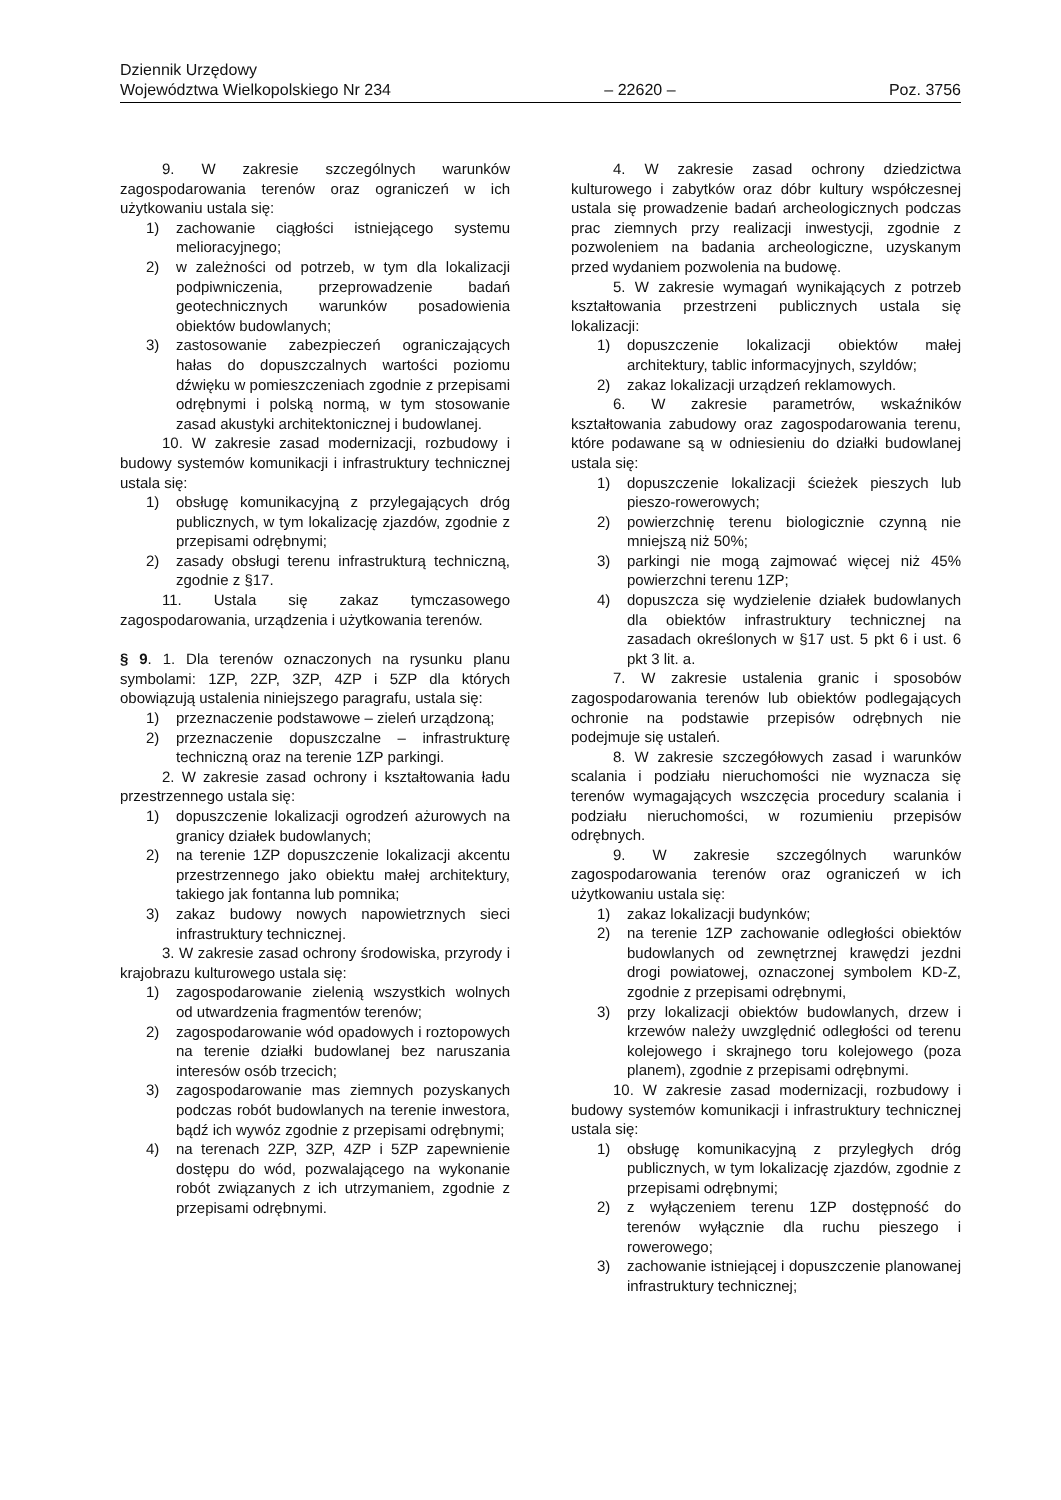Dziennik Urzędowy
Województwa Wielkopolskiego Nr 234 – 22620 – Poz. 3756
9. W zakresie szczególnych warunków zagospodarowania terenów oraz ograniczeń w ich użytkowaniu ustala się:
1) zachowanie ciągłości istniejącego systemu melioracyjnego;
2) w zależności od potrzeb, w tym dla lokalizacji podpiwniczenia, przeprowadzenie badań geotechnicznych warunków posadowienia obiektów budowlanych;
3) zastosowanie zabezpieczeń ograniczających hałas do dopuszczalnych wartości poziomu dźwięku w pomieszczeniach zgodnie z przepisami odrębnymi i polską normą, w tym stosowanie zasad akustyki architektonicznej i budowlanej.
10. W zakresie zasad modernizacji, rozbudowy i budowy systemów komunikacji i infrastruktury technicznej ustala się:
1) obsługę komunikacyjną z przylegających dróg publicznych, w tym lokalizację zjazdów, zgodnie z przepisami odrębnymi;
2) zasady obsługi terenu infrastrukturą techniczną, zgodnie z §17.
11. Ustala się zakaz tymczasowego zagospodarowania, urządzenia i użytkowania terenów.
§ 9. 1. Dla terenów oznaczonych na rysunku planu symbolami: 1ZP, 2ZP, 3ZP, 4ZP i 5ZP dla których obowiązują ustalenia niniejszego paragrafu, ustala się:
1) przeznaczenie podstawowe – zieleń urządzoną;
2) przeznaczenie dopuszczalne – infrastrukturę techniczną oraz na terenie 1ZP parkingi.
2. W zakresie zasad ochrony i kształtowania ładu przestrzennego ustala się:
1) dopuszczenie lokalizacji ogrodzeń ażurowych na granicy działek budowlanych;
2) na terenie 1ZP dopuszczenie lokalizacji akcentu przestrzennego jako obiektu małej architektury, takiego jak fontanna lub pomnika;
3) zakaz budowy nowych napowietrznych sieci infrastruktury technicznej.
3. W zakresie zasad ochrony środowiska, przyrody i krajobrazu kulturowego ustala się:
1) zagospodarowanie zielenią wszystkich wolnych od utwardzenia fragmentów terenów;
2) zagospodarowanie wód opadowych i roztopowych na terenie działki budowlanej bez naruszania interesów osób trzecich;
3) zagospodarowanie mas ziemnych pozyskanych podczas robót budowlanych na terenie inwestora, bądź ich wywóz zgodnie z przepisami odrębnymi;
4) na terenach 2ZP, 3ZP, 4ZP i 5ZP zapewnienie dostępu do wód, pozwalającego na wykonanie robót związanych z ich utrzymaniem, zgodnie z przepisami odrębnymi.
4. W zakresie zasad ochrony dziedzictwa kulturowego i zabytków oraz dóbr kultury współczesnej ustala się prowadzenie badań archeologicznych podczas prac ziemnych przy realizacji inwestycji, zgodnie z pozwoleniem na badania archeologiczne, uzyskanym przed wydaniem pozwolenia na budowę.
5. W zakresie wymagań wynikających z potrzeb kształtowania przestrzeni publicznych ustala się lokalizacji:
1) dopuszczenie lokalizacji obiektów małej architektury, tablic informacyjnych, szyldów;
2) zakaz lokalizacji urządzeń reklamowych.
6. W zakresie parametrów, wskaźników kształtowania zabudowy oraz zagospodarowania terenu, które podawane są w odniesieniu do działki budowlanej ustala się:
1) dopuszczenie lokalizacji ścieżek pieszych lub pieszo-rowerowych;
2) powierzchnię terenu biologicznie czynną nie mniejszą niż 50%;
3) parkingi nie mogą zajmować więcej niż 45% powierzchni terenu 1ZP;
4) dopuszcza się wydzielenie działek budowlanych dla obiektów infrastruktury technicznej na zasadach określonych w §17 ust. 5 pkt 6 i ust. 6 pkt 3 lit. a.
7. W zakresie ustalenia granic i sposobów zagospodarowania terenów lub obiektów podlegających ochronie na podstawie przepisów odrębnych nie podejmuje się ustaleń.
8. W zakresie szczegółowych zasad i warunków scalania i podziału nieruchomości nie wyznacza się terenów wymagających wszczęcia procedury scalania i podziału nieruchomości, w rozumieniu przepisów odrębnych.
9. W zakresie szczególnych warunków zagospodarowania terenów oraz ograniczeń w ich użytkowaniu ustala się:
1) zakaz lokalizacji budynków;
2) na terenie 1ZP zachowanie odległości obiektów budowlanych od zewnętrznej krawędzi jezdni drogi powiatowej, oznaczonej symbolem KD-Z, zgodnie z przepisami odrębnymi,
3) przy lokalizacji obiektów budowlanych, drzew i krzewów należy uwzględnić odległości od terenu kolejowego i skrajnego toru kolejowego (poza planem), zgodnie z przepisami odrębnymi.
10. W zakresie zasad modernizacji, rozbudowy i budowy systemów komunikacji i infrastruktury technicznej ustala się:
1) obsługę komunikacyjną z przyległych dróg publicznych, w tym lokalizację zjazdów, zgodnie z przepisami odrębnymi;
2) z wyłączeniem terenu 1ZP dostępność do terenów wyłącznie dla ruchu pieszego i rowerowego;
3) zachowanie istniejącej i dopuszczenie planowanej infrastruktury technicznej;